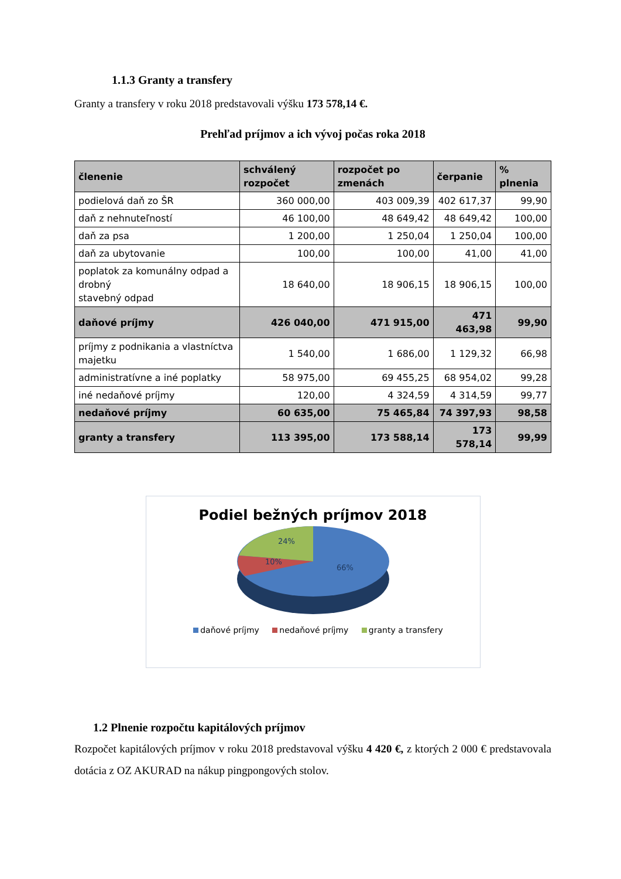1.1.3 Granty a transfery
Granty a transfery v roku 2018 predstavovali výšku 173 578,14 €.
Prehľad príjmov a ich vývoj počas roka 2018
| členenie | schválený rozpočet | rozpočet po zmenách | čerpanie | % plnenia |
| --- | --- | --- | --- | --- |
| podielová daň zo ŠR | 360 000,00 | 403 009,39 | 402 617,37 | 99,90 |
| daň z nehnuteľností | 46 100,00 | 48 649,42 | 48 649,42 | 100,00 |
| daň za psa | 1 200,00 | 1 250,04 | 1 250,04 | 100,00 |
| daň za ubytovanie | 100,00 | 100,00 | 41,00 | 41,00 |
| poplatok za komunálny odpad a drobný stavebný odpad | 18 640,00 | 18 906,15 | 18 906,15 | 100,00 |
| daňové príjmy | 426 040,00 | 471 915,00 | 471 463,98 | 99,90 |
| príjmy z podnikania a vlastníctva majetku | 1 540,00 | 1 686,00 | 1 129,32 | 66,98 |
| administratívne a iné poplatky | 58 975,00 | 69 455,25 | 68 954,02 | 99,28 |
| iné nedaňové príjmy | 120,00 | 4 324,59 | 4 314,59 | 99,77 |
| nedaňové príjmy | 60 635,00 | 75 465,84 | 74 397,93 | 98,58 |
| granty a transfery | 113 395,00 | 173 588,14 | 173 578,14 | 99,99 |
Podiel bežných príjmov 2018
24%
10%
66%
daňové príjmy nedaňové príjmy granty a transfery
1.2 Plnenie rozpočtu kapitálových príjmov
Rozpočet kapitálových príjmov v roku 2018 predstavoval výšku 4 420 €, z ktorých 2 000 € predstavovala dotácia z OZ AKURAD na nákup pingpongových stolov.